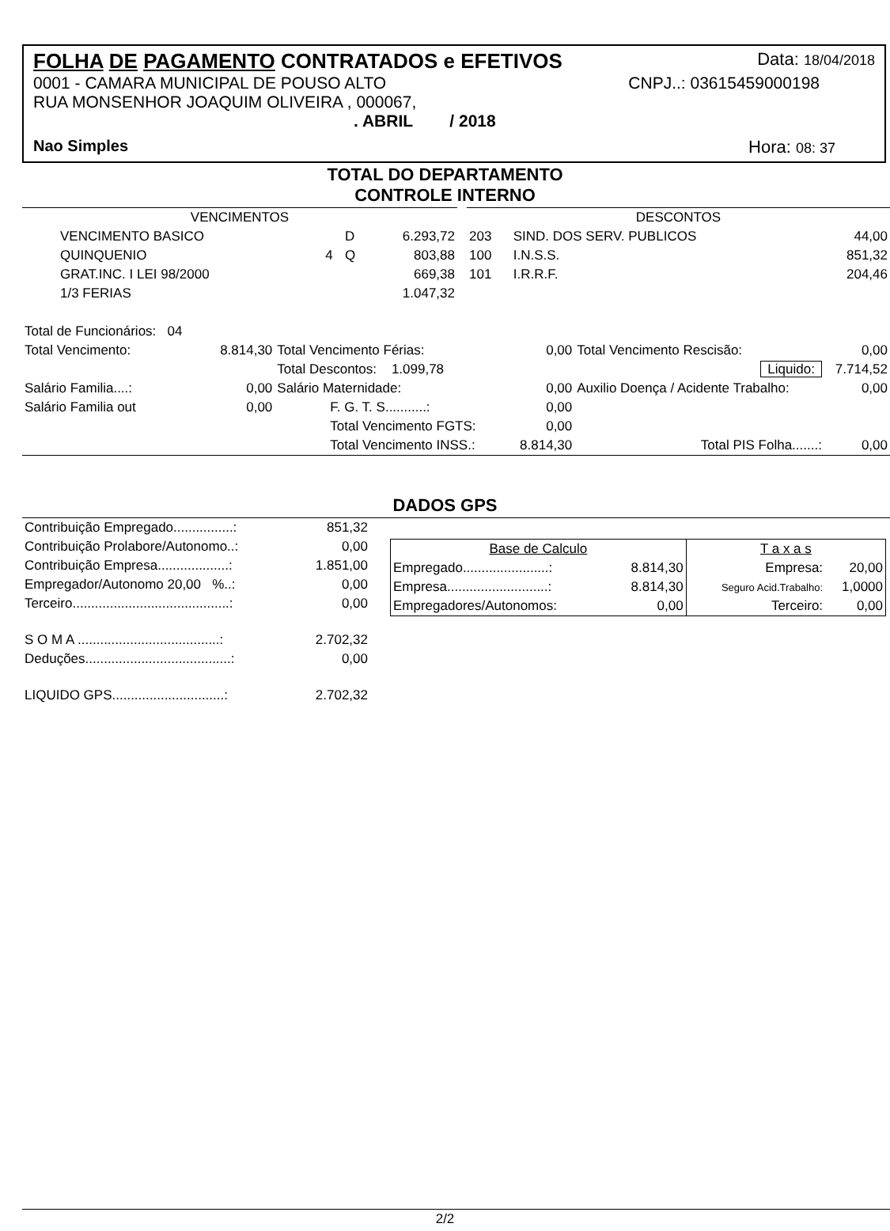FOLHA DE PAGAMENTO CONTRATADOS e EFETIVOS Data: 18/04/2018
0001 - CAMARA MUNICIPAL DE POUSO ALTO CNPJ..: 03615459000198
RUA MONSENHOR JOAQUIM OLIVEIRA , 000067,
. ABRIL / 2018
Nao Simples Hora: 08: 37
TOTAL DO DEPARTAMENTO
CONTROLE INTERNO
| VENCIMENTOS | | | |
| VENCIMENTO BASICO | | D | 6.293,72 |
| QUINQUENIO | 4 | Q | 803,88 |
| GRAT.INC. I LEI 98/2000 | | | 669,38 |
| 1/3 FERIAS | | | 1.047,32 |
| DESCONTOS | | |
| 203 | SIND. DOS SERV. PUBLICOS | 44,00 |
| 100 | I.N.S.S. | 851,32 |
| 101 | I.R.R.F. | 204,46 |
| Total de Funcionários: 04 | | | | | |
| Total Vencimento: | 8.814,30 | Total Vencimento Férias: | 0,00 | Total Vencimento Rescisão: | 0,00 |
| | | Total Descontos: 1.099,78 | | Liquido: | 7.714,52 |
| Salário Familia....: | 0,00 | Salário Maternidade: | 0,00 | Auxilio Doença / Acidente Trabalho: | 0,00 |
| Salário Familia out | 0,00 | F. G. T. S...........: | 0,00 | | |
| | | Total Vencimento FGTS: | 0,00 | | |
| | | Total Vencimento INSS.: | 8.814,30 | Total PIS Folha.......: | 0,00 |
DADOS GPS
| Contribuição Empregado................: | 851,32 |
| Contribuição Prolabore/Autonomo..: | 0,00 |
| Contribuição Empresa...................: | 1.851,00 |
| Empregador/Autonomo 20,00 %..: | 0,00 |
| Terceiro..........................................: | 0,00 |
| S O M A ......................................: | 2.702,32 |
| Deduções.......................................: | 0,00 |
| LIQUIDO GPS..............................: | 2.702,32 |
| Base de Calculo | | T a x a s | |
| Empregado.......................: | 8.814,30 | Empresa: | 20,00 |
| Empresa...........................: | 8.814,30 | Seguro Acid.Trabalho: | 1,0000 |
| Empregadores/Autonomos: | 0,00 | Terceiro: | 0,00 |
2/2